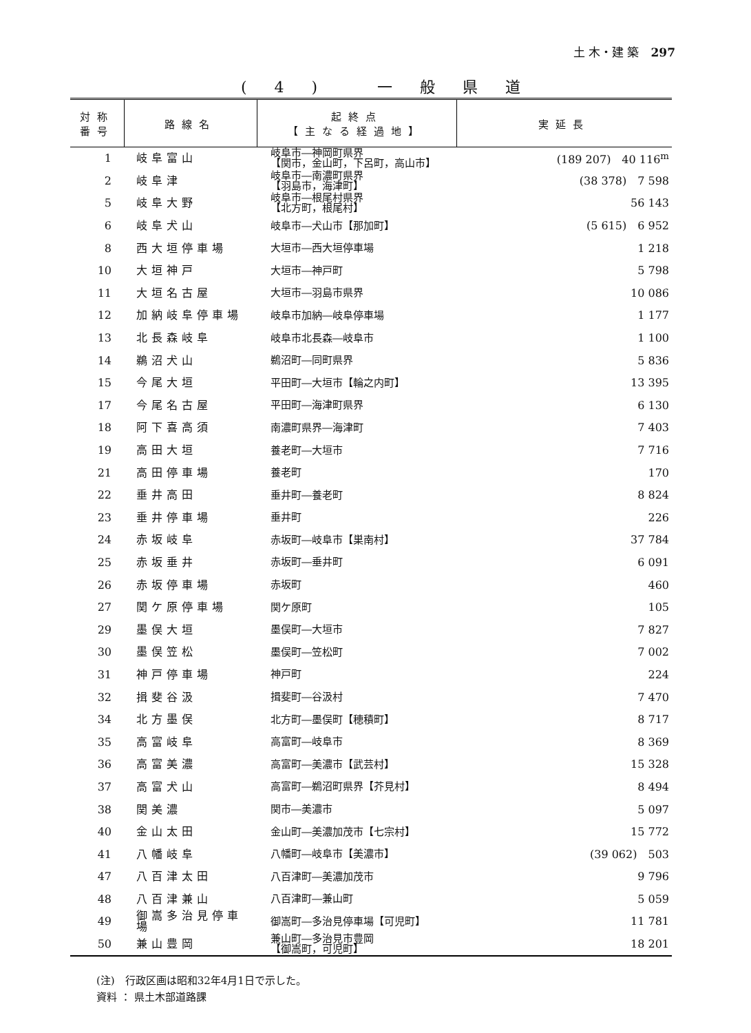土 木・建 築　297
(4) 一般県道
| 対称 番号 | 路線名 | 起終点 【主なる経過地】 | 実延長 |
| --- | --- | --- | --- |
| 1 | 岐阜富山 | 岐阜市―神岡町県界 【関市，金山町，下呂町，高山市】 | (189 207) 40 116<sup>m</sup> |
| 2 | 岐阜津 | 岐阜市―南濃町県界 【羽島市，海津町】 | (38 378) 7 598 |
| 5 | 岐阜大野 | 岐阜市―根尾村県界 【北方町，根尾村】 | 56 143 |
| 6 | 岐阜犬山 | 岐阜市―犬山市【那加町】 | (5 615) 6 952 |
| 8 | 西大垣停車場 | 大垣市―西大垣停車場 | 1 218 |
| 10 | 大垣神戸 | 大垣市―神戸町 | 5 798 |
| 11 | 大垣名古屋 | 大垣市―羽島市県界 | 10 086 |
| 12 | 加納岐阜停車場 | 岐阜市加納―岐阜停車場 | 1 177 |
| 13 | 北長森岐阜 | 岐阜市北長森―岐阜市 | 1 100 |
| 14 | 鵜沼犬山 | 鵜沼町―同町県界 | 5 836 |
| 15 | 今尾大垣 | 平田町―大垣市【輪之内町】 | 13 395 |
| 17 | 今尾名古屋 | 平田町―海津町県界 | 6 130 |
| 18 | 阿下喜高須 | 南濃町県界―海津町 | 7 403 |
| 19 | 高田大垣 | 養老町―大垣市 | 7 716 |
| 21 | 高田停車場 | 養老町 | 170 |
| 22 | 垂井高田 | 垂井町―養老町 | 8 824 |
| 23 | 垂井停車場 | 垂井町 | 226 |
| 24 | 赤坂岐阜 | 赤坂町―岐阜市【巣南村】 | 37 784 |
| 25 | 赤坂垂井 | 赤坂町―垂井町 | 6 091 |
| 26 | 赤坂停車場 | 赤坂町 | 460 |
| 27 | 関ケ原停車場 | 関ケ原町 | 105 |
| 29 | 墨俣大垣 | 墨俣町―大垣市 | 7 827 |
| 30 | 墨俣笠松 | 墨俣町―笠松町 | 7 002 |
| 31 | 神戸停車場 | 神戸町 | 224 |
| 32 | 揖斐谷汲 | 揖斐町―谷汲村 | 7 470 |
| 34 | 北方墨俣 | 北方町―墨俣町【穂積町】 | 8 717 |
| 35 | 高富岐阜 | 高富町―岐阜市 | 8 369 |
| 36 | 高富美濃 | 高富町―美濃市【武芸村】 | 15 328 |
| 37 | 高富犬山 | 高富町―鵜沼町県界【芥見村】 | 8 494 |
| 38 | 関美濃 | 関市―美濃市 | 5 097 |
| 40 | 金山太田 | 金山町―美濃加茂市【七宗村】 | 15 772 |
| 41 | 八幡岐阜 | 八幡町―岐阜市【美濃市】 | (39 062) 503 |
| 47 | 八百津太田 | 八百津町―美濃加茂市 | 9 796 |
| 48 | 八百津兼山 | 八百津町―兼山町 | 5 059 |
| 49 | 御嵩多治見停車場 | 御嵩町―多治見停車場【可児町】 | 11 781 |
| 50 | 兼山豊岡 | 兼山町―多治見市豊岡 【御嵩町，可児町】 | 18 201 |
(注)　行政区画は昭和32年4月1日で示した。
資料 ： 県土木部道路課